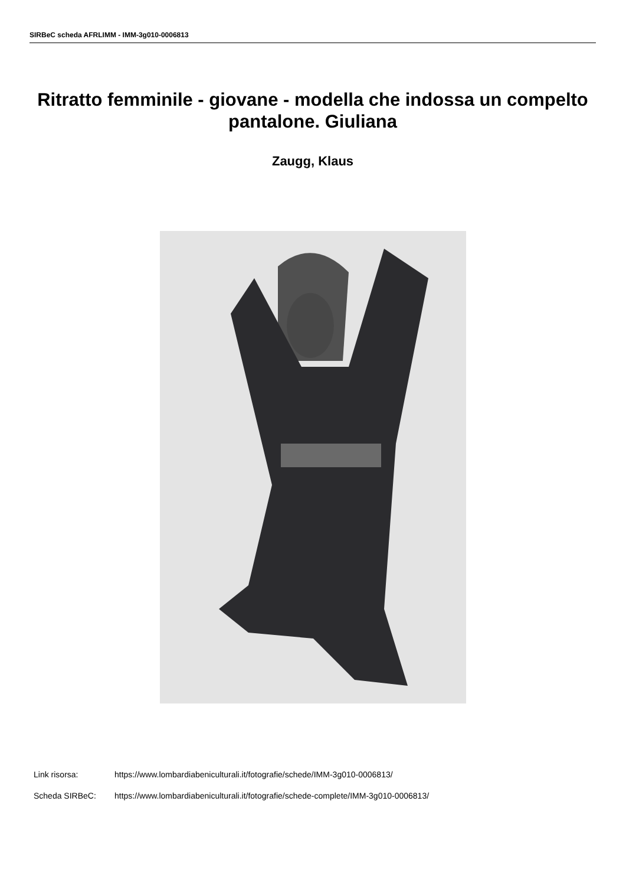SIRBeC scheda AFRLIMM - IMM-3g010-0006813
Ritratto femminile - giovane - modella che indossa un compelto pantalone. Giuliana
Zaugg, Klaus
Link risorsa: https://www.lombardiabeniculturali.it/fotografie/schede/IMM-3g010-0006813/
Scheda SIRBeC: https://www.lombardiabeniculturali.it/fotografie/schede-complete/IMM-3g010-0006813/